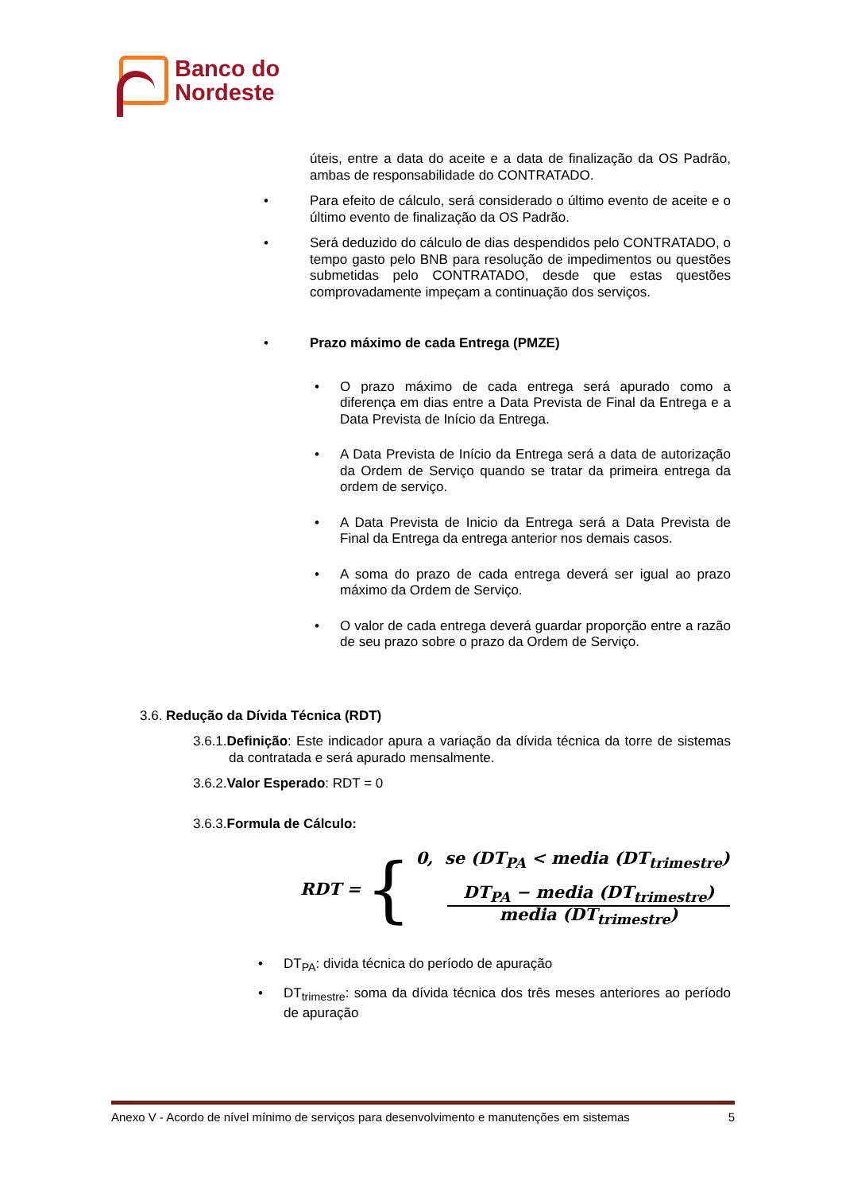Banco do
Nordeste
úteis, entre a data do aceite e a data de finalização da OS Padrão, ambas de responsabilidade do CONTRATADO.
• Para efeito de cálculo, será considerado o último evento de aceite e o último evento de finalização da OS Padrão.
• Será deduzido do cálculo de dias despendidos pelo CONTRATADO, o tempo gasto pelo BNB para resolução de impedimentos ou questões submetidas pelo CONTRATADO, desde que estas questões comprovadamente impeçam a continuação dos serviços.
• Prazo máximo de cada Entrega (PMZE)
• O prazo máximo de cada entrega será apurado como a diferença em dias entre a Data Prevista de Final da Entrega e a Data Prevista de Início da Entrega.
• A Data Prevista de Início da Entrega será a data de autorização da Ordem de Serviço quando se tratar da primeira entrega da ordem de serviço.
• A Data Prevista de Inicio da Entrega será a Data Prevista de Final da Entrega da entrega anterior nos demais casos.
• A soma do prazo de cada entrega deverá ser igual ao prazo máximo da Ordem de Serviço.
• O valor de cada entrega deverá guardar proporção entre a razão de seu prazo sobre o prazo da Ordem de Serviço.
3.6. Redução da Dívida Técnica (RDT)
3.6.1.Definição: Este indicador apura a variação da dívida técnica da torre de sistemas da contratada e será apurado mensalmente.
3.6.2.Valor Esperado: RDT = 0
3.6.3.Formula de Cálculo:
RDT = {
0, se (DT<sub>PA</sub> < media (DT<sub>trimestre</sub>)
DT<sub>PA</sub> − media (DT<sub>trimestre</sub>)
media (DT<sub>trimestre</sub>)
• DT<sub>PA</sub>: divida técnica do período de apuração
• DT<sub>trimestre</sub>: soma da dívida técnica dos três meses anteriores ao período de apuração
Anexo V - Acordo de nível mínimo de serviços para desenvolvimento e manutenções em sistemas 5